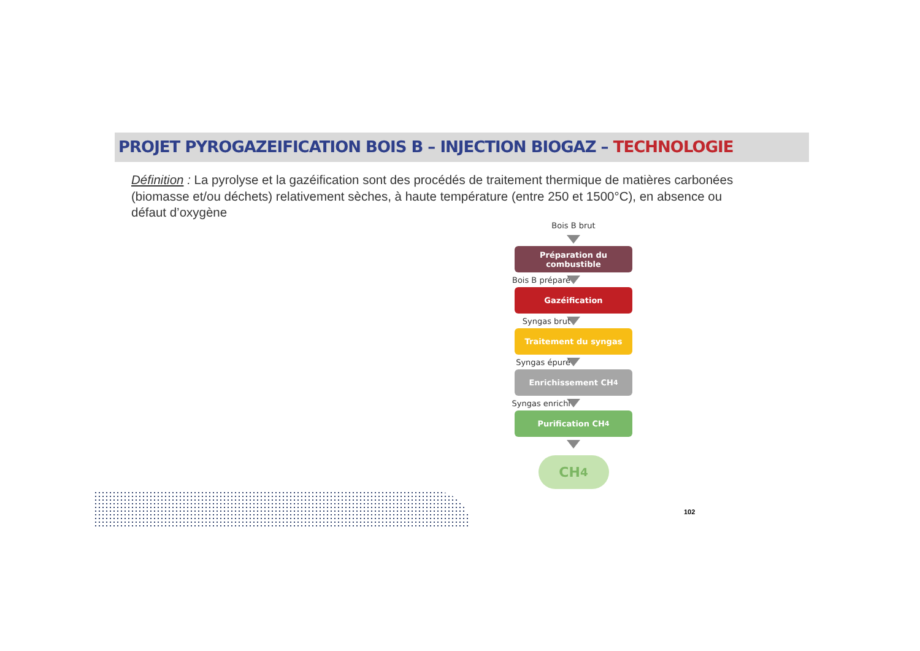PROJET PYROGAZEIFICATION BOIS B – INJECTION BIOGAZ – TECHNOLOGIE
Définition : La pyrolyse et la gazéification sont des procédés de traitement thermique de matières carbonées (biomasse et/ou déchets) relativement sèches, à haute température (entre 250 et 1500°C), en absence ou défaut d’oxygène
Bois B brut
Préparation du
combustible
Bois B préparé
Gazéification
Syngas brut
Traitement du syngas
Syngas épuré
Enrichissement CH<sub>4</sub>
Syngas enrichi
Purification CH<sub>4</sub>
CH<sub>4</sub>
102